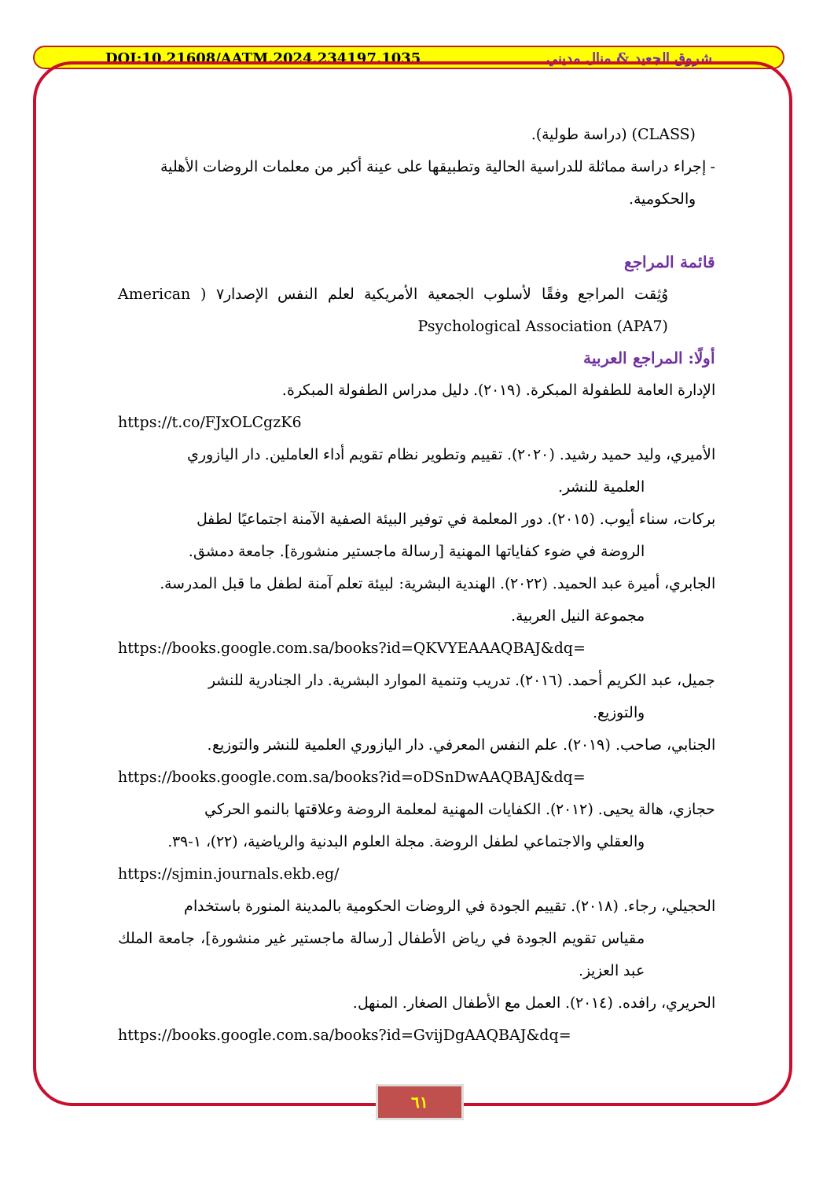DOI:10.21608/AATM.2024.234197.1035 شروق الجعيد & منال مديني
(CLASS) (دراسة طولية).
- إجراء دراسة مماثلة للدراسية الحالية وتطبيقها على عينة أكبر من معلمات الروضات الأهلية
والحكومية.
قائمة المراجع
وُثِقت المراجع وفقًا لأسلوب الجمعية الأمريكية لعلم النفس الإصدار٧ ( American Psychological Association (APA7)
أولًا: المراجع العربية
الإدارة العامة للطفولة المبكرة. (٢٠١٩). دليل مدراس الطفولة المبكرة.
https://t.co/FJxOLCgzK6
الأميري، وليد حميد رشيد. (٢٠٢٠). تقييم وتطوير نظام تقويم أداء العاملين. دار اليازوري
العلمية للنشر.
بركات، سناء أيوب. (٢٠١٥). دور المعلمة في توفير البيئة الصفية الآمنة اجتماعيًا لطفل
الروضة في ضوء كفاياتها المهنية [رسالة ماجستير منشورة]. جامعة دمشق.
الجابري، أميرة عبد الحميد. (٢٠٢٢). الهندية البشرية: لبيئة تعلم آمنة لطفل ما قبل المدرسة.
مجموعة النيل العربية.
https://books.google.com.sa/books?id=QKVYEAAAQBAJ&dq=
جميل، عبد الكريم أحمد. (٢٠١٦). تدريب وتنمية الموارد البشرية. دار الجنادرية للنشر
والتوزيع.
الجنابي، صاحب. (٢٠١٩). علم النفس المعرفي. دار اليازوري العلمية للنشر والتوزيع.
https://books.google.com.sa/books?id=oDSnDwAAQBAJ&dq=
حجازي، هالة يحيى. (٢٠١٢). الكفايات المهنية لمعلمة الروضة وعلاقتها بالنمو الحركي
والعقلي والاجتماعي لطفل الروضة. مجلة العلوم البدنية والرياضية، (٢٢)، ١-٣٩.
https://sjmin.journals.ekb.eg/
الحجيلي، رجاء. (٢٠١٨). تقييم الجودة في الروضات الحكومية بالمدينة المنورة باستخدام
مقياس تقويم الجودة في رياض الأطفال [رسالة ماجستير غير منشورة]، جامعة الملك عبد العزيز.
الحريري، رافده. (٢٠١٤). العمل مع الأطفال الصغار. المنهل.
https://books.google.com.sa/books?id=GvijDgAAQBAJ&dq=
٦١